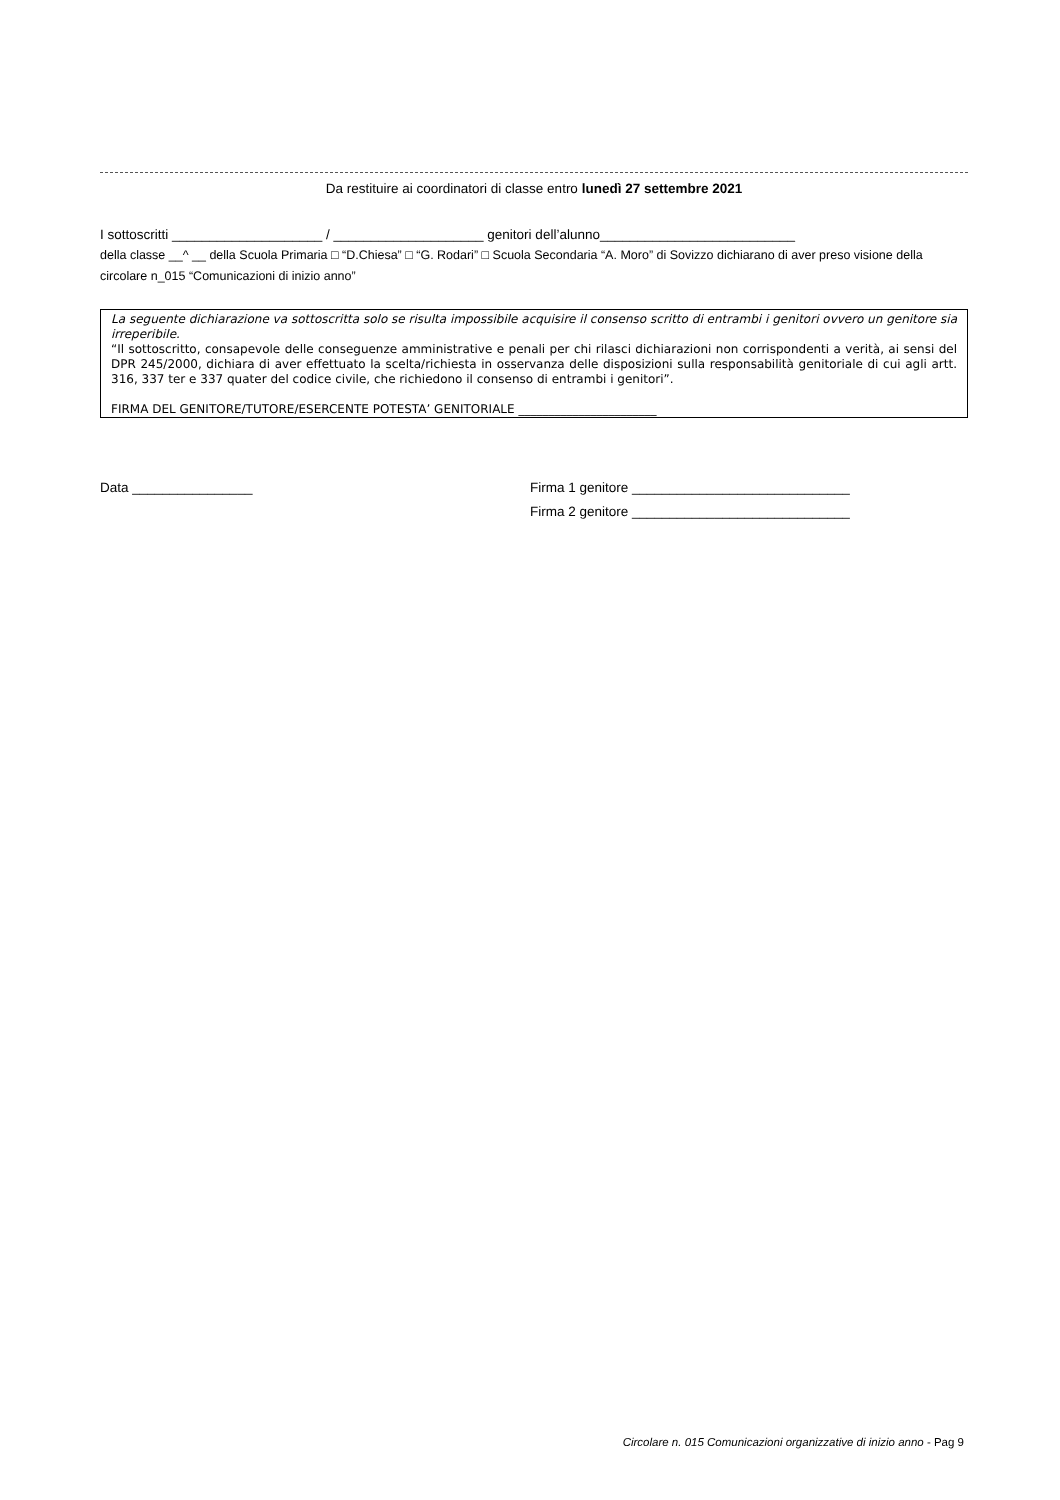Da restituire ai coordinatori di classe entro lunedì 27 settembre 2021
I sottoscritti ____________________ / ____________________ genitori dell’alunno__________________________
della classe __^ __ della Scuola Primaria □ “D.Chiesa” □ “G. Rodari” □ Scuola Secondaria “A. Moro” di Sovizzo dichiarano di aver preso visione della circolare n_015 “Comunicazioni di inizio anno”
La seguente dichiarazione va sottoscritta solo se risulta impossibile acquisire il consenso scritto di entrambi i genitori ovvero un genitore sia irreperibile.
“Il sottoscritto, consapevole delle conseguenze amministrative e penali per chi rilasci dichiarazioni non corrispondenti a verità, ai sensi del DPR 245/2000, dichiara di aver effettuato la scelta/richiesta in osservanza delle disposizioni sulla responsabilità genitoriale di cui agli artt. 316, 337 ter e 337 quater del codice civile, che richiedono il consenso di entrambi i genitori”.
FIRMA DEL GENITORE/TUTORE/ESERCENTE POTESTA’ GENITORIALE _______________________
Data ________________ Firma 1 genitore _____________________________
Firma 2 genitore _____________________________
Circolare n. 015 Comunicazioni organizzative di inizio anno - Pag 9